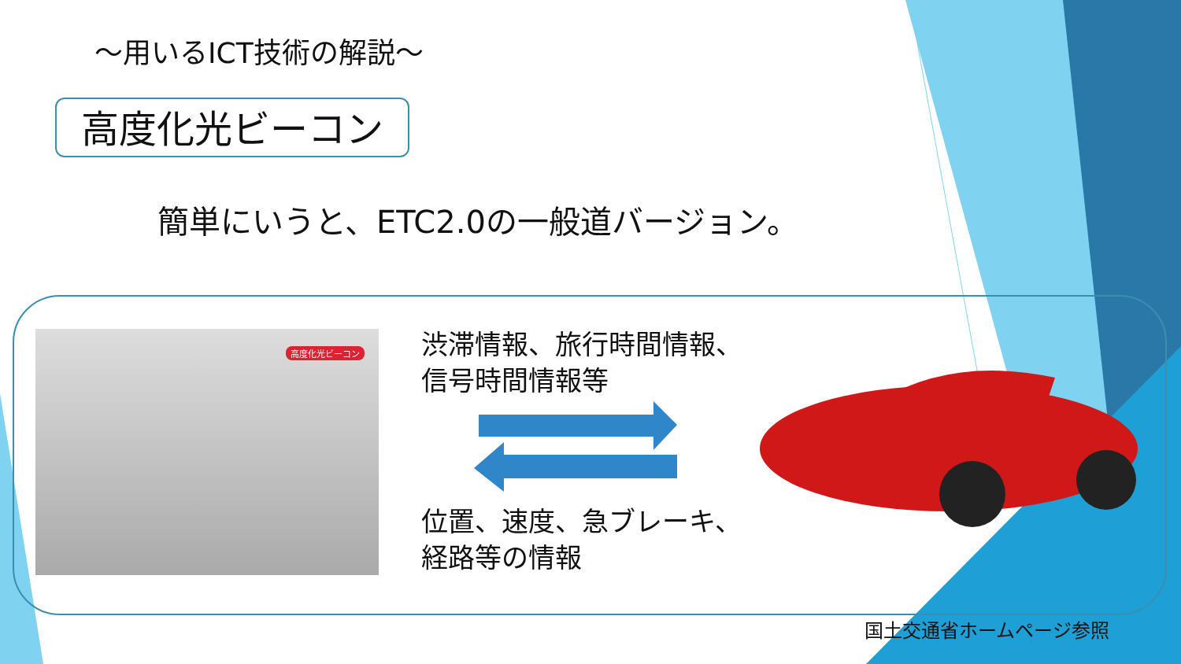～用いるICT技術の解説～
高度化光ビーコン
簡単にいうと、ETC2.0の一般道バージョン。
高度化光ビーコン
渋滞情報、旅行時間情報、
信号時間情報等
位置、速度、急ブレーキ、
経路等の情報
国土交通省ホームページ参照